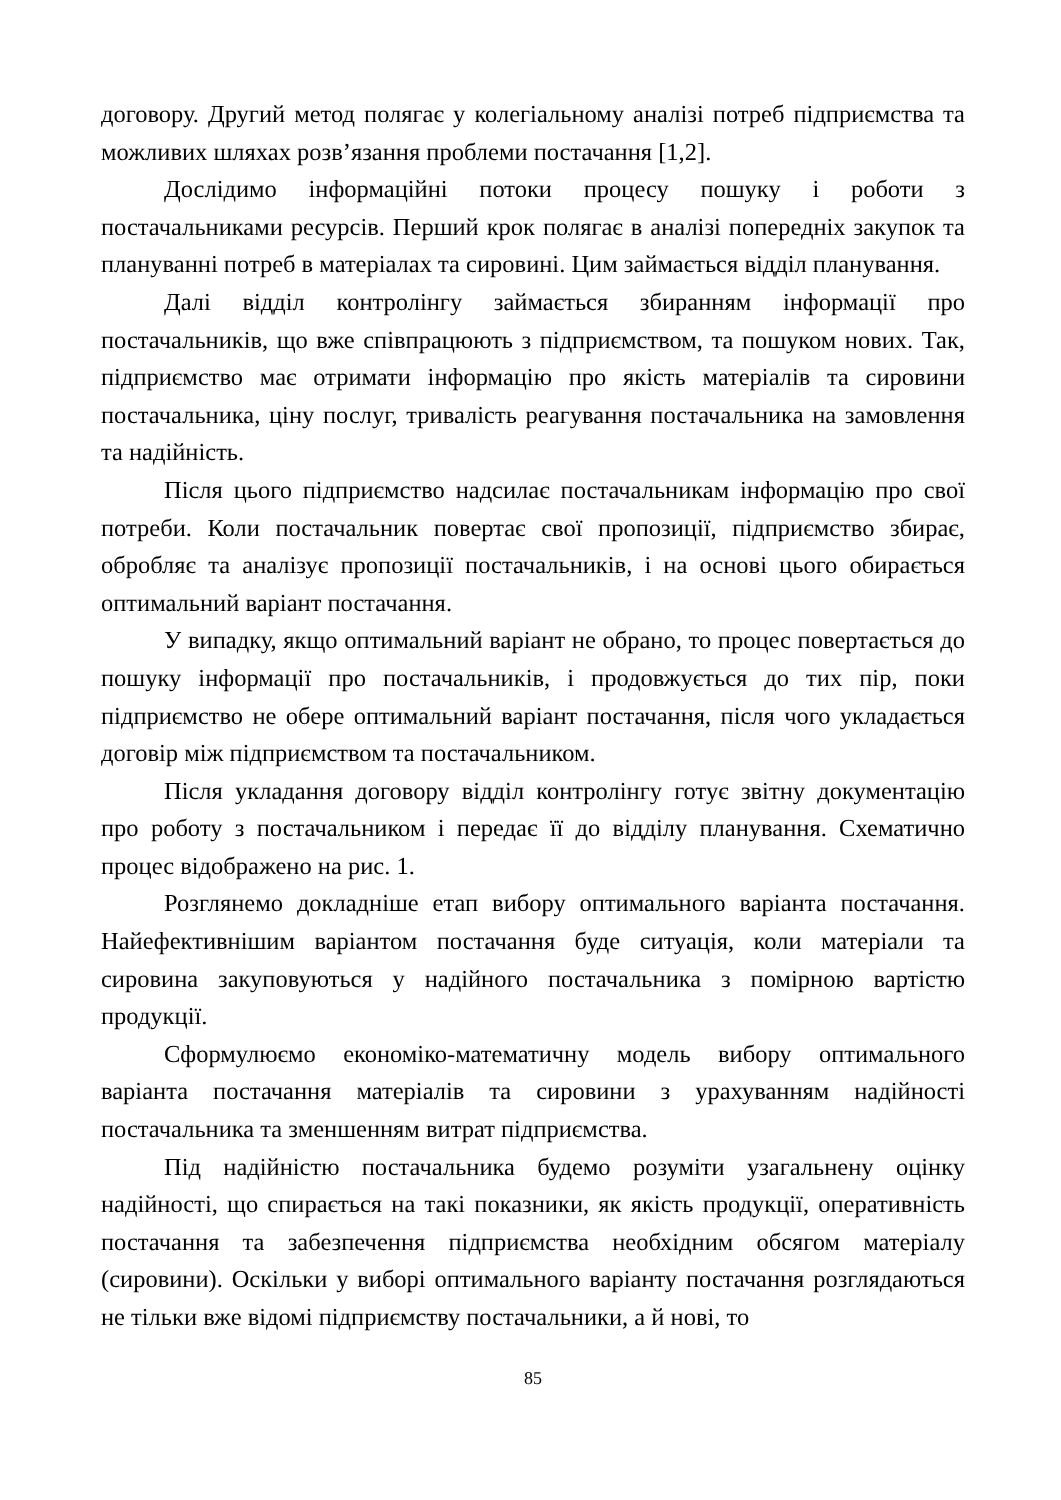договору. Другий метод полягає у колегіальному аналізі потреб підприємства та можливих шляхах розв’язання проблеми постачання [1,2].
Дослідимо інформаційні потоки процесу пошуку і роботи з постачальниками ресурсів. Перший крок полягає в аналізі попередніх закупок та плануванні потреб в матеріалах та сировині. Цим займається відділ планування.
Далі відділ контролінгу займається збиранням інформації про постачальників, що вже співпрацюють з підприємством, та пошуком нових. Так, підприємство має отримати інформацію про якість матеріалів та сировини постачальника, ціну послуг, тривалість реагування постачальника на замовлення та надійність.
Після цього підприємство надсилає постачальникам інформацію про свої потреби. Коли постачальник повертає свої пропозиції, підприємство збирає, обробляє та аналізує пропозиції постачальників, і на основі цього обирається оптимальний варіант постачання.
У випадку, якщо оптимальний варіант не обрано, то процес повертається до пошуку інформації про постачальників, і продовжується до тих пір, поки підприємство не обере оптимальний варіант постачання, після чого укладається договір між підприємством та постачальником.
Після укладання договору відділ контролінгу готує звітну документацію про роботу з постачальником і передає її до відділу планування. Схематично процес відображено на рис. 1.
Розглянемо докладніше етап вибору оптимального варіанта постачання. Найефективнішим варіантом постачання буде ситуація, коли матеріали та сировина закуповуються у надійного постачальника з помірною вартістю продукції.
Сформулюємо економіко-математичну модель вибору оптимального варіанта постачання матеріалів та сировини з урахуванням надійності постачальника та зменшенням витрат підприємства.
Під надійністю постачальника будемо розуміти узагальнену оцінку надійності, що спирається на такі показники, як якість продукції, оперативність постачання та забезпечення підприємства необхідним обсягом матеріалу (сировини). Оскільки у виборі оптимального варіанту постачання розглядаються не тільки вже відомі підприємству постачальники, а й нові, то
85